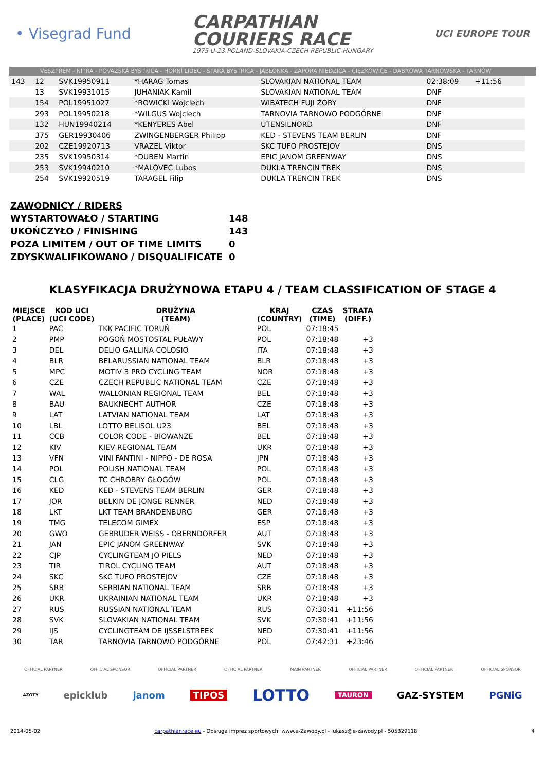• Visegrad Fund
CARPATHIAN
COURIERS RACE
1975 U-23 POLAND-SLOVAKIA-CZECH REPUBLIC-HUNGARY
UCI EUROPE TOUR
VESZPRÉM - NITRA - POVAŽSKÁ BYSTRICA - HORNÍ LIDEČ - STARÁ BYSTRICA - JABŁONKA - ZAPORA NIEDZICA - CIĘŻKOWICE - DĄBROWA TARNOWSKA - TARNÓW
| 143 | 12 | SVK19950911 | *HARAG Tomas | SLOVAKIAN NATIONAL TEAM | 02:38:09 | +11:56 | | |
| | 13 | SVK19931015 | JUHANIAK Kamil | SLOVAKIAN NATIONAL TEAM | DNF | | | |
| | 154 | POL19951027 | *ROWICKI Wojciech | WIBATECH FUJI ŻORY | DNF | | | |
| | 293 | POL19950218 | *WILGUS Wojciech | TARNOVIA TARNOWO PODGÓRNE | DNF | | | |
| | 132 | HUN19940214 | *KENYERES Abel | UTENSILNORD | DNF | | | |
| | 375 | GER19930406 | ZWINGENBERGER Philipp | KED - STEVENS TEAM BERLIN | DNF | | | |
| | 202 | CZE19920713 | VRAZEL Viktor | SKC TUFO PROSTEJOV | DNS | | | |
| | 235 | SVK19950314 | *DUBEN Martin | EPIC JANOM GREENWAY | DNS | | | |
| | 253 | SVK19940210 | *MALOVEC Lubos | DUKLA TRENCIN TREK | DNS | | | |
| | 254 | SVK19920519 | TARAGEL Filip | DUKLA TRENCIN TREK | DNS | | | |
| ZAWODNICY / RIDERS | |
| WYSTARTOWAŁO / STARTING | 148 |
| UKOŃCZYŁO / FINISHING | 143 |
| POZA LIMITEM / OUT OF TIME LIMITS | 0 |
| ZDYSKWALIFIKOWANO / DISQUALIFICATE | 0 |
KLASYFIKACJA DRUŻYNOWA ETAPU 4 / TEAM CLASSIFICATION OF STAGE 4
| MIEJSCE (PLACE) | KOD UCI (UCI CODE) | DRUŻYNA (TEAM) | KRAJ (COUNTRY) | CZAS (TIME) | STRATA (DIFF.) |
| --- | --- | --- | --- | --- | --- |
| 1 | PAC | TKK PACIFIC TORUŃ | POL | 07:18:45 | |
| 2 | PMP | POGOŃ MOSTOSTAL PUŁAWY | POL | 07:18:48 | +3 |
| 3 | DEL | DELIO GALLINA COLOSIO | ITA | 07:18:48 | +3 |
| 4 | BLR | BELARUSSIAN NATIONAL TEAM | BLR | 07:18:48 | +3 |
| 5 | MPC | MOTIV 3 PRO CYCLING TEAM | NOR | 07:18:48 | +3 |
| 6 | CZE | CZECH REPUBLIC NATIONAL TEAM | CZE | 07:18:48 | +3 |
| 7 | WAL | WALLONIAN REGIONAL TEAM | BEL | 07:18:48 | +3 |
| 8 | BAU | BAUKNECHT AUTHOR | CZE | 07:18:48 | +3 |
| 9 | LAT | LATVIAN NATIONAL TEAM | LAT | 07:18:48 | +3 |
| 10 | LBL | LOTTO BELISOL U23 | BEL | 07:18:48 | +3 |
| 11 | CCB | COLOR CODE - BIOWANZE | BEL | 07:18:48 | +3 |
| 12 | KIV | KIEV REGIONAL TEAM | UKR | 07:18:48 | +3 |
| 13 | VFN | VINI FANTINI - NIPPO - DE ROSA | JPN | 07:18:48 | +3 |
| 14 | POL | POLISH NATIONAL TEAM | POL | 07:18:48 | +3 |
| 15 | CLG | TC CHROBRY GŁOGÓW | POL | 07:18:48 | +3 |
| 16 | KED | KED - STEVENS TEAM BERLIN | GER | 07:18:48 | +3 |
| 17 | JOR | BELKIN DE JONGE RENNER | NED | 07:18:48 | +3 |
| 18 | LKT | LKT TEAM BRANDENBURG | GER | 07:18:48 | +3 |
| 19 | TMG | TELECOM GIMEX | ESP | 07:18:48 | +3 |
| 20 | GWO | GEBRUDER WEISS - OBERNDORFER | AUT | 07:18:48 | +3 |
| 21 | JAN | EPIC JANOM GREENWAY | SVK | 07:18:48 | +3 |
| 22 | CJP | CYCLINGTEAM JO PIELS | NED | 07:18:48 | +3 |
| 23 | TIR | TIROL CYCLING TEAM | AUT | 07:18:48 | +3 |
| 24 | SKC | SKC TUFO PROSTEJOV | CZE | 07:18:48 | +3 |
| 25 | SRB | SERBIAN NATIONAL TEAM | SRB | 07:18:48 | +3 |
| 26 | UKR | UKRAINIAN NATIONAL TEAM | UKR | 07:18:48 | +3 |
| 27 | RUS | RUSSIAN NATIONAL TEAM | RUS | 07:30:41 | +11:56 |
| 28 | SVK | SLOVAKIAN NATIONAL TEAM | SVK | 07:30:41 | +11:56 |
| 29 | IJS | CYCLINGTEAM DE IJSSELSTREEK | NED | 07:30:41 | +11:56 |
| 30 | TAR | TARNOVIA TARNOWO PODGÓRNE | POL | 07:42:31 | +23:46 |
OFFICIAL PARTNER OFFICIAL SPONSOR OFFICIAL PARTNER OFFICIAL PARTNER MAIN PARTNER OFFICIAL PARTNER OFFICIAL PARTNER OFFICIAL SPONSOR
AZOTY epicklub janom TIPOS LOTTO TAURON GAZ-SYSTEM PGNiG
2014-05-02 carpathianrace.eu - Obsługa imprez sportowych: www.e-Zawody.pl - lukasz@e-zawody.pl - 505329118 4